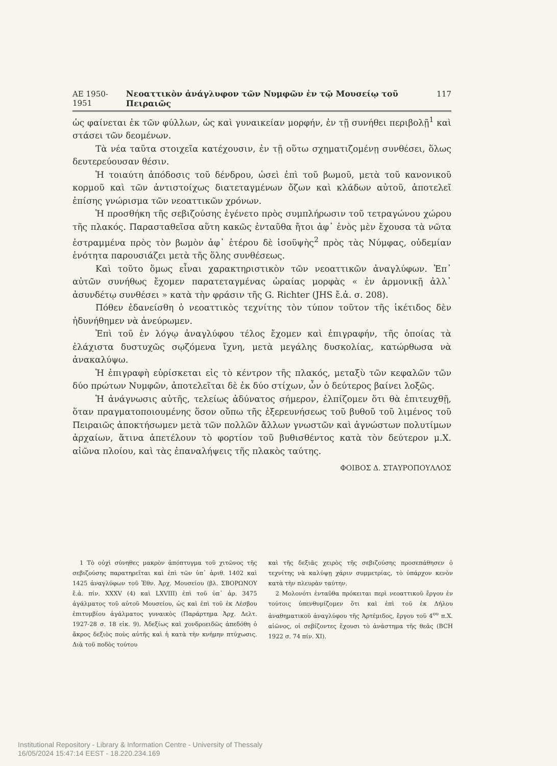ΑΕ 1950-1951 Νεοαττικὸν ἀνάγλυφον τῶν Νυμφῶν ἐν τῷ Μουσείῳ τοῦ Πειραιῶς 117
ὡς φαίνεται ἐκ τῶν φύλλων, ὡς καὶ γυναικείαν μορφήν, ἐν τῇ συνήθει περιβολῇ<sup>1</sup> καὶ στάσει τῶν δεομένων.
Τὰ νέα ταῦτα στοιχεῖα κατέχουσιν, ἐν τῇ οὕτω σχηματιζομένῃ συνθέσει, ὅλως δευτερεύουσαν θέσιν.
Ἡ τοιαύτη ἀπόδοσις τοῦ δένδρου, ὡσεὶ ἐπὶ τοῦ βωμοῦ, μετὰ τοῦ κανονικοῦ κορμοῦ καὶ τῶν ἀντιστοίχως διατεταγμένων ὄζων καὶ κλάδων αὐτοῦ, ἀποτελεῖ ἐπίσης γνώρισμα τῶν νεοαττικῶν χρόνων.
Ἡ προσθήκη τῆς σεβιζούσης ἐγένετο πρὸς συμπλήρωσιν τοῦ τετραγώνου χώρου τῆς πλακός. Παρασταθεῖσα αὕτη κακῶς ἐνταῦθα ἤτοι ἀφ᾿ ἑνὸς μὲν ἔχουσα τὰ νῶτα ἐστραμμένα πρὸς τὸν βωμὸν ἀφ᾿ ἑτέρου δὲ ἰσοϋψὴς<sup>2</sup> πρὸς τὰς Νύμφας, οὐδεμίαν ἑνότητα παρουσιάζει μετὰ τῆς ὅλης συνθέσεως.
Καὶ τοῦτο ὅμως εἶναι χαρακτηριστικὸν τῶν νεοαττικῶν ἀναγλύφων. Ἐπ᾿ αὐτῶν συνήθως ἔχομεν παρατεταγμένας ὡραίας μορφὰς « ἐν ἁρμονικῇ ἀλλ᾿ ἀσυνδέτῳ συνθέσει » κατὰ τὴν φράσιν τῆς G. Richter (JHS ἔ.ἀ. σ. 208).
Πόθεν ἐδανείσθη ὁ νεοαττικὸς τεχνίτης τὸν τύπον τοῦτον τῆς ἱκέτιδος δὲν ἠδυνήθημεν νὰ ἀνεύρωμεν.
Ἐπὶ τοῦ ἐν λόγῳ ἀναγλύφου τέλος ἔχομεν καὶ ἐπιγραφήν, τῆς ὁποίας τὰ ἐλάχιστα δυστυχῶς σῳζόμενα ἴχνη, μετὰ μεγάλης δυσκολίας, κατώρθωσα νὰ ἀνακαλύψω.
Ἡ ἐπιγραφὴ εὑρίσκεται εἰς τὸ κέντρον τῆς πλακός, μεταξὺ τῶν κεφαλῶν τῶν δύο πρώτων Νυμφῶν, ἀποτελεῖται δὲ ἐκ δύο στίχων, ὧν ὁ δεύτερος βαίνει λοξῶς.
Ἡ ἀνάγνωσις αὐτῆς, τελείως ἀδύνατος σήμερον, ἐλπίζομεν ὅτι θὰ ἐπιτευχθῇ, ὅταν πραγματοποιουμένης ὅσον οὔπω τῆς ἐξερευνήσεως τοῦ βυθοῦ τοῦ λιμένος τοῦ Πειραιῶς ἀποκτήσωμεν μετὰ τῶν πολλῶν ἄλλων γνωστῶν καὶ ἀγνώστων πολυτίμων ἀρχαίων, ἅτινα ἀπετέλουν τὸ φορτίον τοῦ βυθισθέντος κατὰ τὸν δεύτερον μ.Χ. αἰῶνα πλοίου, καὶ τὰς ἐπαναλήψεις τῆς πλακὸς ταύτης.
ΦΟΙΒΟΣ Δ. ΣΤΑΥΡΟΠΟΥΛΛΟΣ
1 Τὸ οὐχὶ σύνηθες μακρὸν ἀπόπτυγμα τοῦ χιτῶνος τῆς σεβιζούσης παρατηρεῖται καὶ ἐπὶ τῶν ὑπ᾿ ἀριθ. 1402 καὶ 1425 ἀναγλύφων τοῦ Ἐθν. Ἀρχ. Μουσείου (βλ. ΣΒΟΡΩΝΟΥ ἔ.ἀ. πίν. XXXV (4) καὶ LXVIII) ἐπὶ τοῦ ὑπ᾿ ἀρ. 3475 ἀγάλματος τοῦ αὐτοῦ Μουσείου, ὡς καὶ ἐπὶ τοῦ ἐκ Λέσβου ἐπιτυμβίου ἀγάλματος γυναικὸς (Παράρτημα Ἀρχ. Δελτ. 1927-28 σ. 18 εἰκ. 9). Ἀδεξίως καὶ χονδροειδῶς ἀπεδόθη ὁ ἄκρος δεξιὸς ποὺς αὐτῆς καὶ ἡ κατὰ τὴν κνήμην πτύχωσις. Διὰ τοῦ ποδὸς τούτου
καὶ τῆς δεξιᾶς χειρὸς τῆς σεβιζούσης προσεπάθησεν ὁ τεχνίτης νὰ καλύψῃ χάριν συμμετρίας, τὸ ὑπάρχον κενὸν κατὰ τὴν πλευρὰν ταύτην.
2 Μολονότι ἐνταῦθα πρόκειται περὶ νεοαττικοῦ ἔργου ἐν τούτοις ὑπενθυμίζομεν ὅτι καὶ ἐπὶ τοῦ ἐκ Δήλου ἀναθηματικοῦ ἀναγλύφου τῆς Ἀρτέμιδος, ἔργου τοῦ 4<sup>ου</sup> π.Χ. αἰῶνος, οἱ σεβίζοντες ἔχουσι τὸ ἀνάστημα τῆς θεᾶς (BCH 1922 σ. 74 πίν. XI).
Institutional Repository - Library & Information Centre - University of Thessaly
16/05/2024 15:47:14 EEST - 18.220.234.169